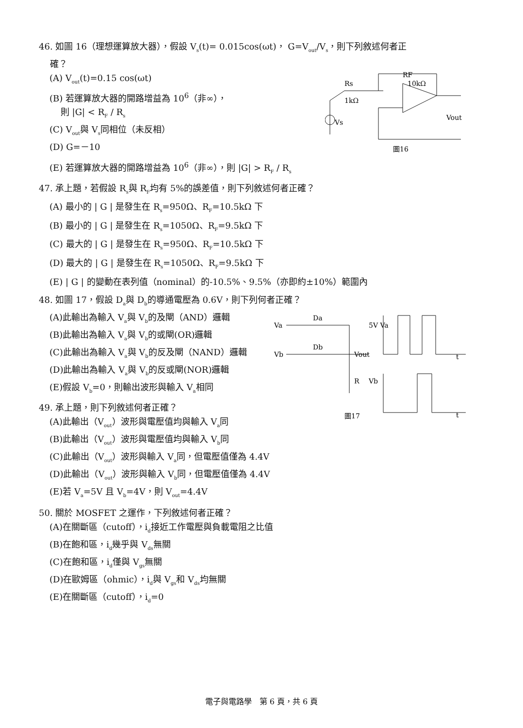46. 如圖 16（理想運算放大器），假設 V<sub>s</sub>(t)= 0.015cos(ωt)， G=V<sub>out</sub>/V<sub>s</sub>，則下列敘述何者正
確？
(A) V<sub>out</sub>(t)=0.15 cos(ωt)
(B) 若運算放大器的開路增益為 10<sup>6</sup>（非∞），
則 |G| < R<sub>F</sub> / R<sub>s</sub>
(C) V<sub>out</sub>與 V<sub>s</sub>同相位（未反相）
(D) G=－10
RF
Rs
1kΩ
10kΩ
Vs
Vout
圖16
(E) 若運算放大器的開路增益為 10<sup>6</sup>（非∞），則 |G| > R<sub>F</sub> / R<sub>s</sub>
47. 承上題，若假設 R<sub>s</sub>與 R<sub>F</sub>均有 5%的誤差值，則下列敘述何者正確？
(A) 最小的 | G | 是發生在 R<sub>s</sub>=950Ω、R<sub>F</sub>=10.5kΩ 下
(B) 最小的 | G | 是發生在 R<sub>s</sub>=1050Ω、R<sub>F</sub>=9.5kΩ 下
(C) 最大的 | G | 是發生在 R<sub>s</sub>=950Ω、R<sub>F</sub>=10.5kΩ 下
(D) 最大的 | G | 是發生在 R<sub>s</sub>=1050Ω、R<sub>F</sub>=9.5kΩ 下
(E) | G | 的變動在表列值（nominal）的-10.5%、9.5%（亦即約±10%）範圍內
48. 如圖 17，假設 D<sub>a</sub>與 D<sub>b</sub>的導通電壓為 0.6V，則下列何者正確？
(A)此輸出為輸入 V<sub>a</sub>與 V<sub>b</sub>的及閘（AND）邏輯
(B)此輸出為輸入 V<sub>a</sub>與 V<sub>b</sub>的或閘(OR)邏輯
(C)此輸出為輸入 V<sub>a</sub>與 V<sub>b</sub>的反及閘（NAND）邏輯
(D)此輸出為輸入 V<sub>a</sub>與 V<sub>b</sub>的反或閘(NOR)邏輯
(E)假設 V<sub>b</sub>=0，則輸出波形與輸入 V<sub>a</sub>相同
49. 承上題，則下列敘述何者正確？
(A)此輸出（V<sub>out</sub>）波形與電壓值均與輸入 V<sub>a</sub>同
(B)此輸出（V<sub>out</sub>）波形與電壓值均與輸入 V<sub>b</sub>同
Va
Vb
Da
Db
Vout
R
5V Va
Vb
圖17
t
t
(C)此輸出（V<sub>out</sub>）波形與輸入 V<sub>a</sub>同，但電壓值僅為 4.4V
(D)此輸出（V<sub>out</sub>）波形與輸入 V<sub>b</sub>同，但電壓值僅為 4.4V
(E)若 V<sub>a</sub>=5V 且 V<sub>b</sub>=4V，則 V<sub>out</sub>=4.4V
50. 關於 MOSFET 之運作，下列敘述何者正確？
(A)在關斷區（cutoff），i<sub>d</sub>接近工作電壓與負載電阻之比值
(B)在飽和區，i<sub>d</sub>幾乎與 V<sub>ds</sub>無關
(C)在飽和區，i<sub>d</sub>僅與 V<sub>gs</sub>無關
(D)在歐姆區（ohmic），i<sub>d</sub>與 V<sub>gs</sub>和 V<sub>ds</sub>均無關
(E)在關斷區（cutoff），i<sub>d</sub>=0
電子與電路學　第 6 頁，共 6 頁